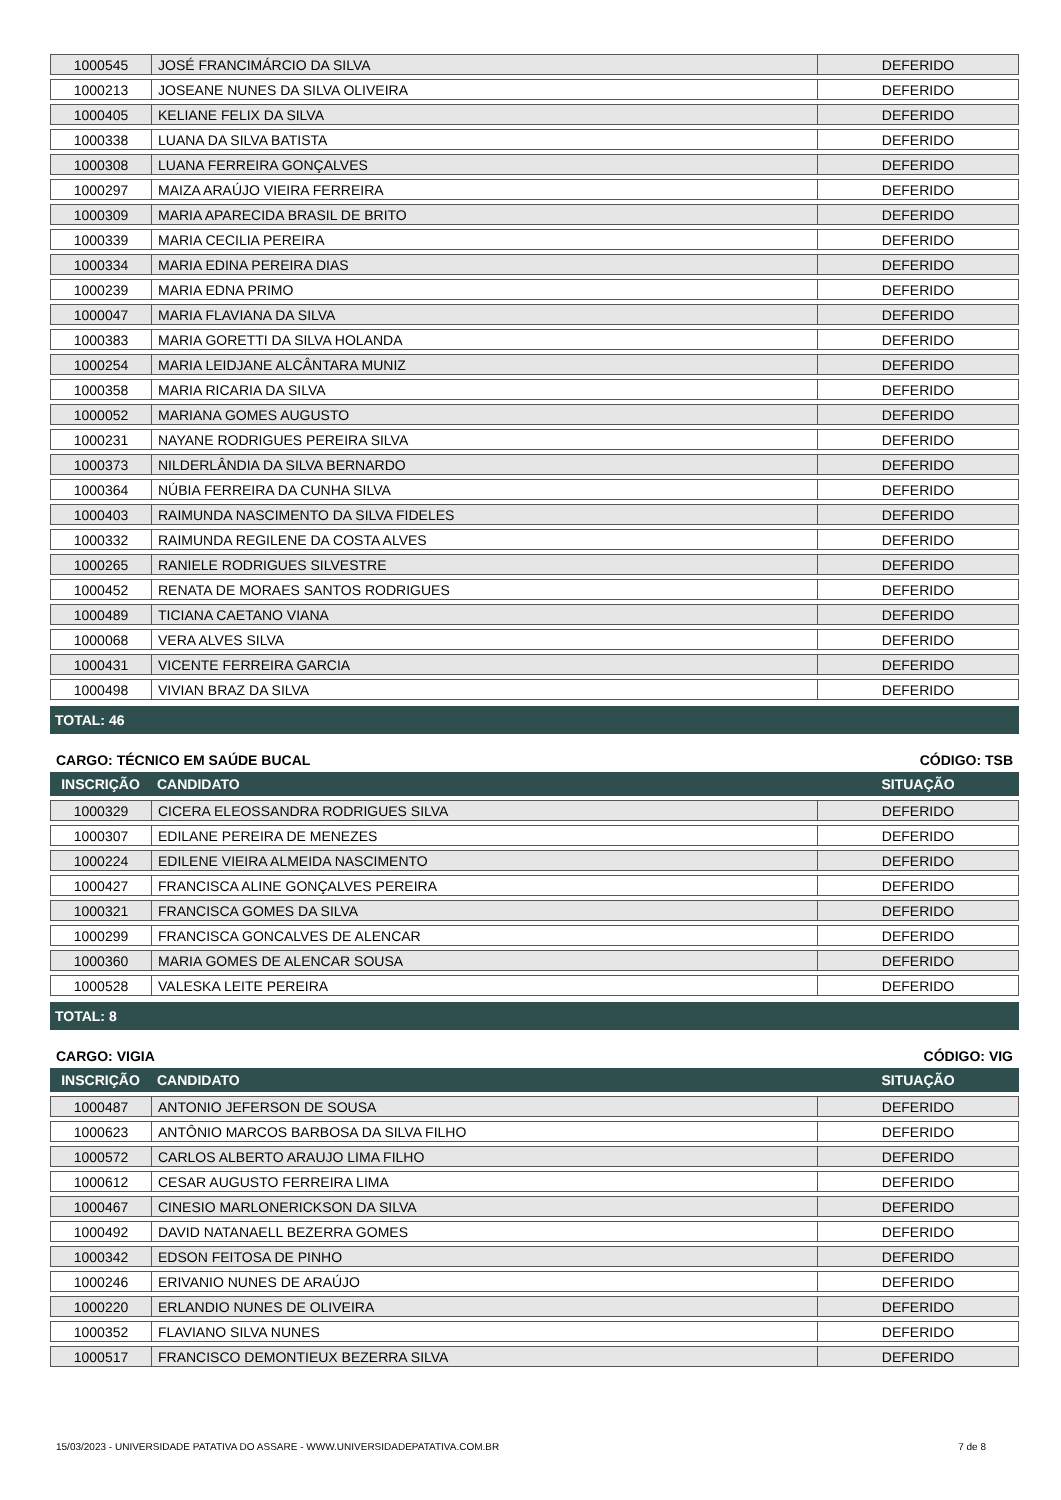| 1000545 | JOSÉ FRANCIMÁRCIO DA SILVA | DEFERIDO |
| 1000213 | JOSEANE NUNES DA SILVA OLIVEIRA | DEFERIDO |
| 1000405 | KELIANE FELIX DA SILVA | DEFERIDO |
| 1000338 | LUANA DA SILVA BATISTA | DEFERIDO |
| 1000308 | LUANA FERREIRA GONÇALVES | DEFERIDO |
| 1000297 | MAIZA ARAÚJO VIEIRA FERREIRA | DEFERIDO |
| 1000309 | MARIA APARECIDA BRASIL DE BRITO | DEFERIDO |
| 1000339 | MARIA CECILIA PEREIRA | DEFERIDO |
| 1000334 | MARIA EDINA PEREIRA DIAS | DEFERIDO |
| 1000239 | MARIA EDNA PRIMO | DEFERIDO |
| 1000047 | MARIA FLAVIANA DA SILVA | DEFERIDO |
| 1000383 | MARIA GORETTI DA SILVA HOLANDA | DEFERIDO |
| 1000254 | MARIA LEIDJANE ALCÂNTARA MUNIZ | DEFERIDO |
| 1000358 | MARIA RICARIA DA SILVA | DEFERIDO |
| 1000052 | MARIANA GOMES AUGUSTO | DEFERIDO |
| 1000231 | NAYANE RODRIGUES PEREIRA SILVA | DEFERIDO |
| 1000373 | NILDERLÂNDIA DA SILVA BERNARDO | DEFERIDO |
| 1000364 | NÚBIA FERREIRA DA CUNHA SILVA | DEFERIDO |
| 1000403 | RAIMUNDA NASCIMENTO DA SILVA FIDELES | DEFERIDO |
| 1000332 | RAIMUNDA REGILENE DA COSTA ALVES | DEFERIDO |
| 1000265 | RANIELE RODRIGUES SILVESTRE | DEFERIDO |
| 1000452 | RENATA DE MORAES SANTOS RODRIGUES | DEFERIDO |
| 1000489 | TICIANA CAETANO VIANA | DEFERIDO |
| 1000068 | VERA ALVES SILVA | DEFERIDO |
| 1000431 | VICENTE FERREIRA GARCIA | DEFERIDO |
| 1000498 | VIVIAN BRAZ DA SILVA | DEFERIDO |
TOTAL: 46
CARGO: TÉCNICO EM SAÚDE BUCAL CÓDIGO: TSB
| INSCRIÇÃO | CANDIDATO | SITUAÇÃO |
| --- | --- | --- |
| 1000329 | CICERA ELEOSSANDRA RODRIGUES SILVA | DEFERIDO |
| 1000307 | EDILANE PEREIRA DE MENEZES | DEFERIDO |
| 1000224 | EDILENE VIEIRA ALMEIDA NASCIMENTO | DEFERIDO |
| 1000427 | FRANCISCA ALINE GONÇALVES PEREIRA | DEFERIDO |
| 1000321 | FRANCISCA GOMES DA SILVA | DEFERIDO |
| 1000299 | FRANCISCA GONCALVES DE ALENCAR | DEFERIDO |
| 1000360 | MARIA GOMES DE ALENCAR SOUSA | DEFERIDO |
| 1000528 | VALESKA LEITE PEREIRA | DEFERIDO |
TOTAL: 8
CARGO: VIGIA CÓDIGO: VIG
| INSCRIÇÃO | CANDIDATO | SITUAÇÃO |
| --- | --- | --- |
| 1000487 | ANTONIO JEFERSON DE SOUSA | DEFERIDO |
| 1000623 | ANTÔNIO MARCOS BARBOSA DA SILVA FILHO | DEFERIDO |
| 1000572 | CARLOS ALBERTO ARAUJO LIMA FILHO | DEFERIDO |
| 1000612 | CESAR AUGUSTO FERREIRA LIMA | DEFERIDO |
| 1000467 | CINESIO MARLONERICKSON DA SILVA | DEFERIDO |
| 1000492 | DAVID NATANAELL BEZERRA GOMES | DEFERIDO |
| 1000342 | EDSON FEITOSA DE PINHO | DEFERIDO |
| 1000246 | ERIVANIO NUNES DE ARAÚJO | DEFERIDO |
| 1000220 | ERLANDIO NUNES DE OLIVEIRA | DEFERIDO |
| 1000352 | FLAVIANO SILVA NUNES | DEFERIDO |
| 1000517 | FRANCISCO DEMONTIEUX BEZERRA SILVA | DEFERIDO |
15/03/2023 - UNIVERSIDADE PATATIVA DO ASSARE - WWW.UNIVERSIDADEPATATIVA.COM.BR 7 de 8